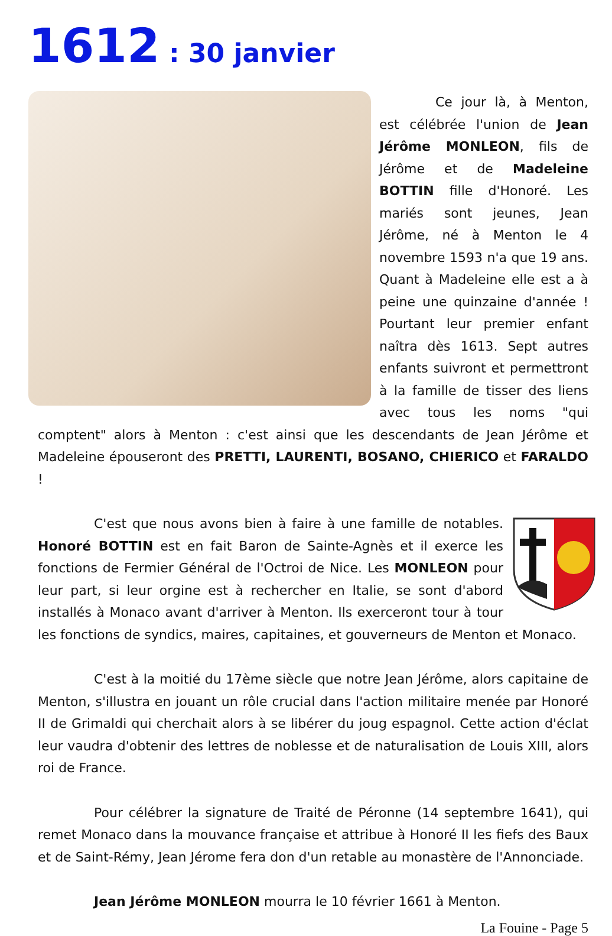1612 : 30 janvier
Ce jour là, à Menton, est célébrée l'union de Jean Jérôme MONLEON, fils de Jérôme et de Madeleine BOTTIN fille d'Honoré. Les mariés sont jeunes, Jean Jérôme, né à Menton le 4 novembre 1593 n'a que 19 ans. Quant à Madeleine elle est a à peine une quinzaine d'année ! Pourtant leur premier enfant naîtra dès 1613. Sept autres enfants suivront et permettront à la famille de tisser des liens avec tous les noms "qui comptent" alors à Menton : c'est ainsi que les descendants de Jean Jérôme et Madeleine épouseront des PRETTI, LAURENTI, BOSANO, CHIERICO et FARALDO !
C'est que nous avons bien à faire à une famille de notables. Honoré BOTTIN est en fait Baron de Sainte-Agnès et il exerce les fonctions de Fermier Général de l'Octroi de Nice. Les MONLEON pour leur part, si leur orgine est à rechercher en Italie, se sont d'abord installés à Monaco avant d'arriver à Menton. Ils exerceront tour à tour les fonctions de syndics, maires, capitaines, et gouverneurs de Menton et Monaco.
C'est à la moitié du 17ème siècle que notre Jean Jérôme, alors capitaine de Menton, s'illustra en jouant un rôle crucial dans l'action militaire menée par Honoré II de Grimaldi qui cherchait alors à se libérer du joug espagnol. Cette action d'éclat leur vaudra d'obtenir des lettres de noblesse et de naturalisation de Louis XIII, alors roi de France.
Pour célébrer la signature de Traité de Péronne (14 septembre 1641), qui remet Monaco dans la mouvance française et attribue à Honoré II les fiefs des Baux et de Saint-Rémy, Jean Jérome fera don d'un retable au monastère de l'Annonciade.
Jean Jérôme MONLEON mourra le 10 février 1661 à Menton.
La Fouine - Page 5